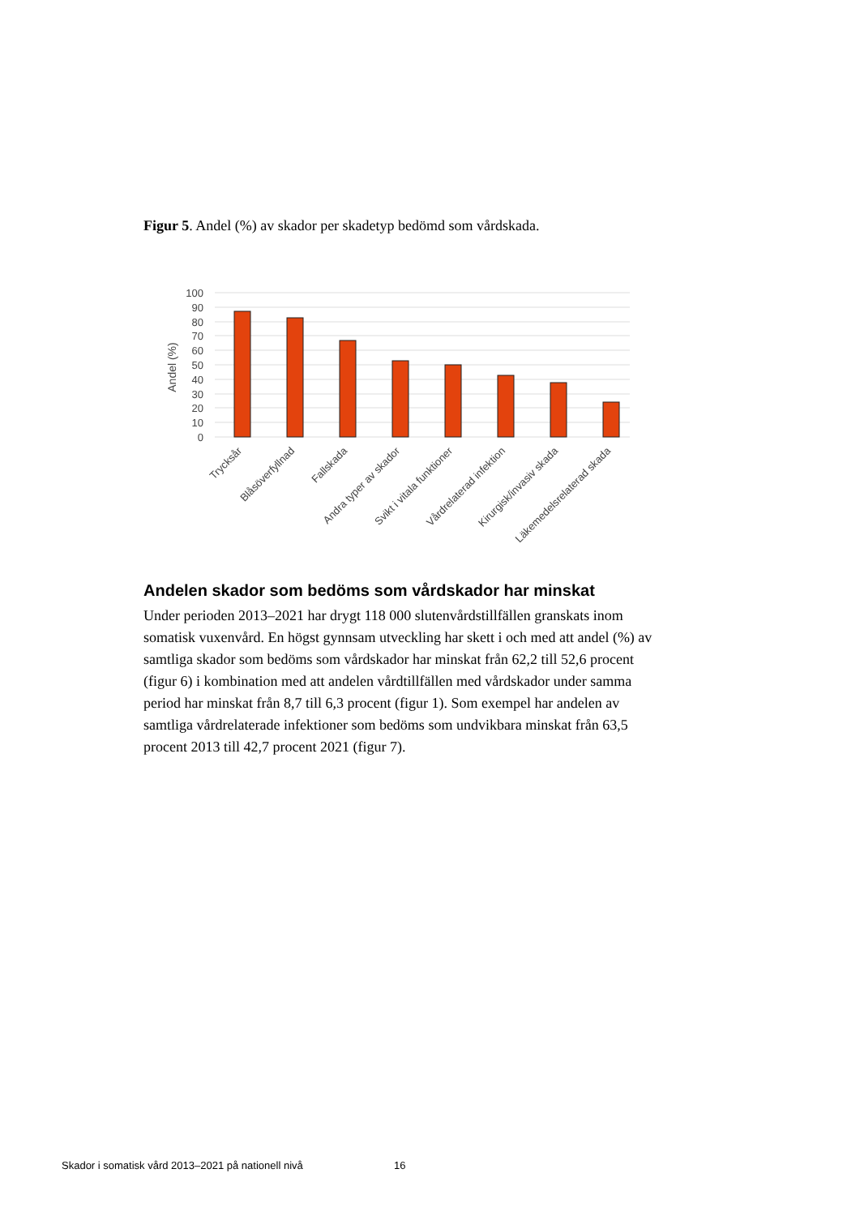Figur 5. Andel (%) av skador per skadetyp bedömd som vårdskada.
100
90
80
70
60
50
40
30
20
10
0
Andel (%)
Trycksår
Blåsöverfyllnad
Fallskada
Andra typer av skador
Svikt i vitala funktioner
Vårdrelaterad infektion
Kirurgisk/invasiv skada
Läkemedelsrelaterad skada
Andelen skador som bedöms som vårdskador har minskat
Under perioden 2013–2021 har drygt 118 000 slutenvårdstillfällen granskats inom somatisk vuxenvård. En högst gynnsam utveckling har skett i och med att andel (%) av samtliga skador som bedöms som vårdskador har minskat från 62,2 till 52,6 procent (figur 6) i kombination med att andelen vårdtillfällen med vårdskador under samma period har minskat från 8,7 till 6,3 procent (figur 1). Som exempel har andelen av samtliga vårdrelaterade infektioner som bedöms som undvikbara minskat från 63,5 procent 2013 till 42,7 procent 2021 (figur 7).
Skador i somatisk vård 2013–2021 på nationell nivå 16